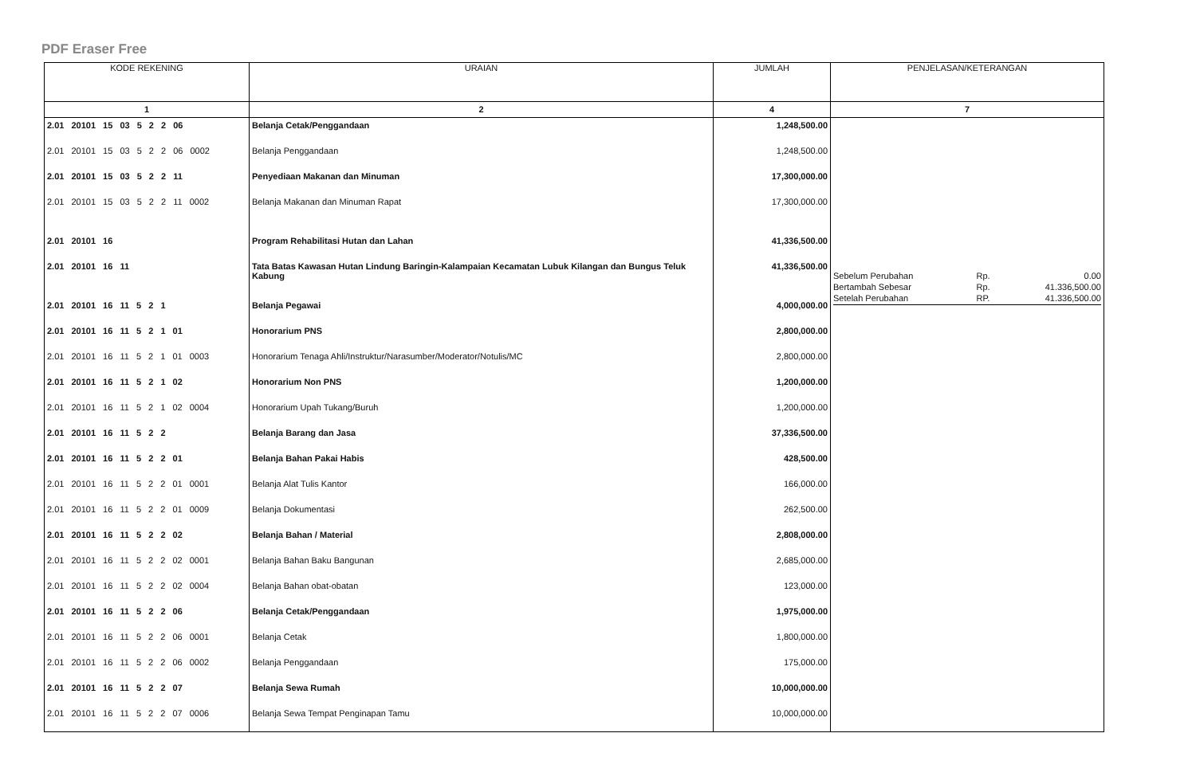PDF Eraser Free
| KODE REKENING | URAIAN | JUMLAH | PENJELASAN/KETERANGAN |
| --- | --- | --- | --- |
| 1 | 2 | 4 | 7 |
| 2.01 20101 15 03 5 2 2 06 | Belanja Cetak/Penggandaan | 1,248,500.00 | |
| 2.01 20101 15 03 5 2 2 06 0002 | Belanja Penggandaan | 1,248,500.00 | |
| 2.01 20101 15 03 5 2 2 11 | Penyediaan Makanan dan Minuman | 17,300,000.00 | |
| 2.01 20101 15 03 5 2 2 11 0002 | Belanja Makanan dan Minuman Rapat | 17,300,000.00 | |
| 2.01 20101 16 | Program Rehabilitasi Hutan dan Lahan | 41,336,500.00 | |
| 2.01 20101 16 11 | Tata Batas Kawasan Hutan Lindung Baringin-Kalampaian Kecamatan Lubuk Kilangan dan Bungus Teluk Kabung | 41,336,500.00 | / Sebelum Perubahan / Rp. / 0.00 / / Bertambah Sebesar / Rp. / 41.336,500.00 / / Setelah Perubahan / RP. / 41.336,500.00 / |
| 2.01 20101 16 11 5 2 1 | Belanja Pegawai | 4,000,000.00 | |
| 2.01 20101 16 11 5 2 1 01 | Honorarium PNS | 2,800,000.00 | |
| 2.01 20101 16 11 5 2 1 01 0003 | Honorarium Tenaga Ahli/Instruktur/Narasumber/Moderator/Notulis/MC | 2,800,000.00 | |
| 2.01 20101 16 11 5 2 1 02 | Honorarium Non PNS | 1,200,000.00 | |
| 2.01 20101 16 11 5 2 1 02 0004 | Honorarium Upah Tukang/Buruh | 1,200,000.00 | |
| 2.01 20101 16 11 5 2 2 | Belanja Barang dan Jasa | 37,336,500.00 | |
| 2.01 20101 16 11 5 2 2 01 | Belanja Bahan Pakai Habis | 428,500.00 | |
| 2.01 20101 16 11 5 2 2 01 0001 | Belanja Alat Tulis Kantor | 166,000.00 | |
| 2.01 20101 16 11 5 2 2 01 0009 | Belanja Dokumentasi | 262,500.00 | |
| 2.01 20101 16 11 5 2 2 02 | Belanja Bahan / Material | 2,808,000.00 | |
| 2.01 20101 16 11 5 2 2 02 0001 | Belanja Bahan Baku Bangunan | 2,685,000.00 | |
| 2.01 20101 16 11 5 2 2 02 0004 | Belanja Bahan obat-obatan | 123,000.00 | |
| 2.01 20101 16 11 5 2 2 06 | Belanja Cetak/Penggandaan | 1,975,000.00 | |
| 2.01 20101 16 11 5 2 2 06 0001 | Belanja Cetak | 1,800,000.00 | |
| 2.01 20101 16 11 5 2 2 06 0002 | Belanja Penggandaan | 175,000.00 | |
| 2.01 20101 16 11 5 2 2 07 | Belanja Sewa Rumah | 10,000,000.00 | |
| 2.01 20101 16 11 5 2 2 07 0006 | Belanja Sewa Tempat Penginapan Tamu | 10,000,000.00 | |